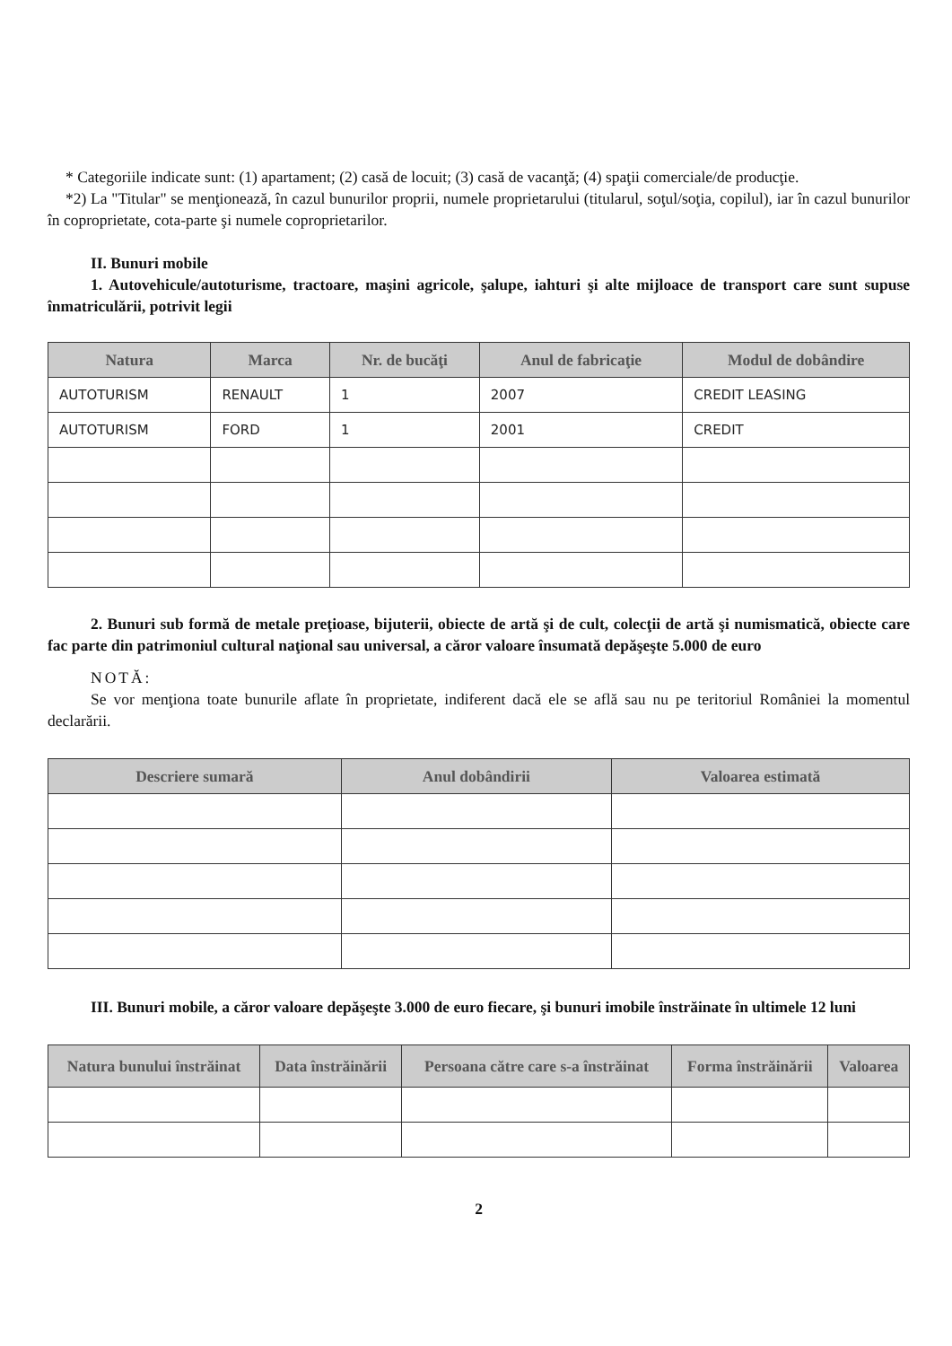* Categoriile indicate sunt: (1) apartament; (2) casă de locuit; (3) casă de vacanţă; (4) spaţii comerciale/de producţie.
*2) La "Titular" se menţionează, în cazul bunurilor proprii, numele proprietarului (titularul, soţul/soţia, copilul), iar în cazul bunurilor în coproprietate, cota-parte şi numele coproprietarilor.
II. Bunuri mobile
1. Autovehicule/autoturisme, tractoare, maşini agricole, şalupe, iahturi şi alte mijloace de transport care sunt supuse înmatriculării, potrivit legii
| Natura | Marca | Nr. de bucăţi | Anul de fabricaţie | Modul de dobândire |
| --- | --- | --- | --- | --- |
| AUTOTURISM | RENAULT | 1 | 2007 | CREDIT LEASING |
| AUTOTURISM | FORD | 1 | 2001 | CREDIT |
2. Bunuri sub formă de metale preţioase, bijuterii, obiecte de artă şi de cult, colecţii de artă şi numismatică, obiecte care fac parte din patrimoniul cultural naţional sau universal, a căror valoare însumată depăşeşte 5.000 de euro
NOTĂ:
Se vor menţiona toate bunurile aflate în proprietate, indiferent dacă ele se află sau nu pe teritoriul României la momentul declarării.
| Descriere sumară | Anul dobândirii | Valoarea estimată |
| --- | --- | --- |
III. Bunuri mobile, a căror valoare depăşeşte 3.000 de euro fiecare, şi bunuri imobile înstrăinate în ultimele 12 luni
| Natura bunului înstrăinat | Data înstrăinării | Persoana către care s-a înstrăinat | Forma înstrăinării | Valoarea |
| --- | --- | --- | --- | --- |
2